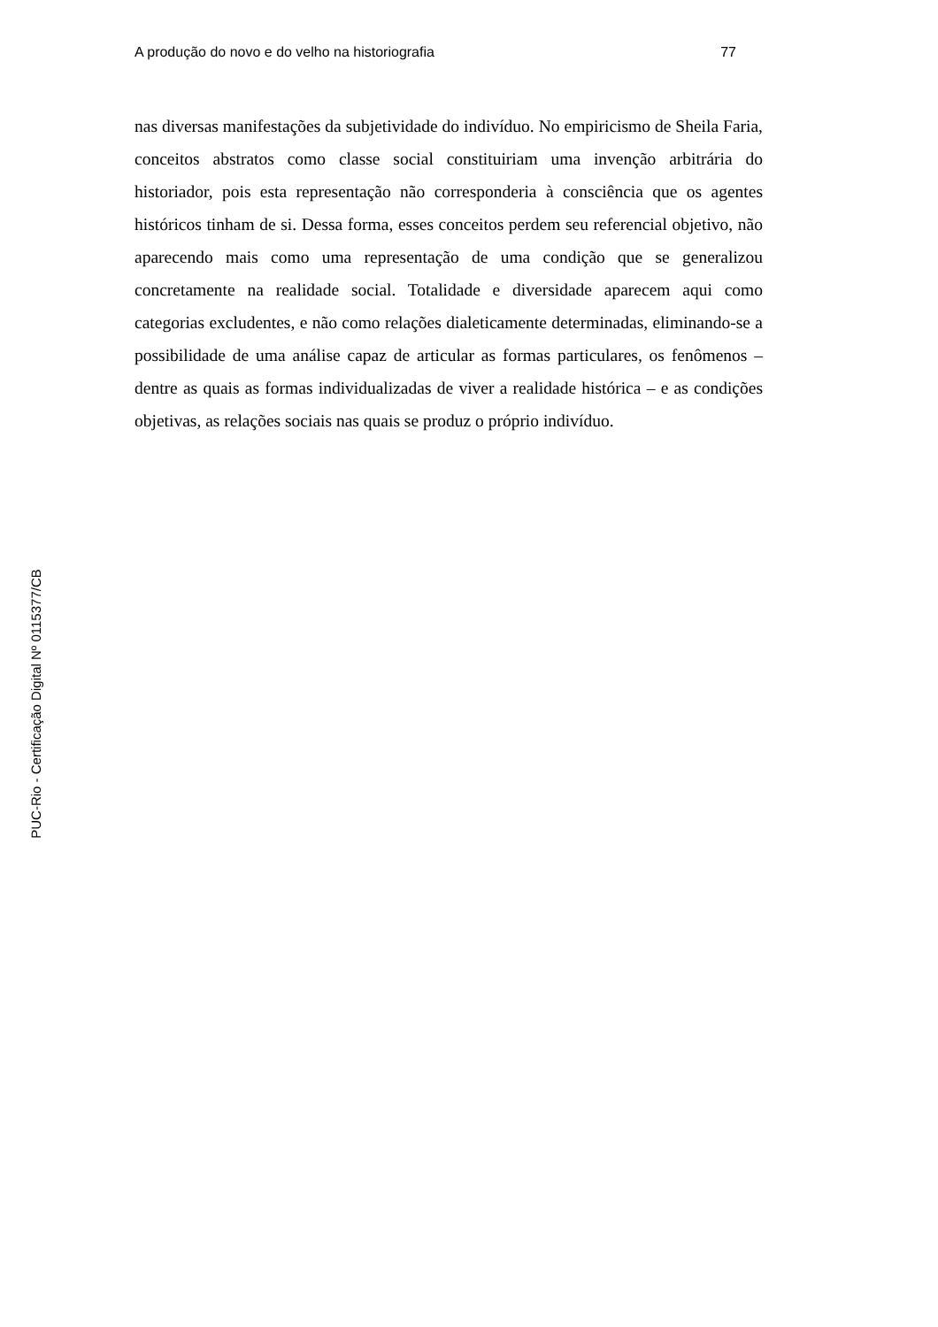A produção do novo e do velho na historiografia 77
nas diversas manifestações da subjetividade do indivíduo. No empiricismo de Sheila Faria, conceitos abstratos como classe social constituiriam uma invenção arbitrária do historiador, pois esta representação não corresponderia à consciência que os agentes históricos tinham de si. Dessa forma, esses conceitos perdem seu referencial objetivo, não aparecendo mais como uma representação de uma condição que se generalizou concretamente na realidade social. Totalidade e diversidade aparecem aqui como categorias excludentes, e não como relações dialeticamente determinadas, eliminando-se a possibilidade de uma análise capaz de articular as formas particulares, os fenômenos – dentre as quais as formas individualizadas de viver a realidade histórica – e as condições objetivas, as relações sociais nas quais se produz o próprio indivíduo.
PUC-Rio - Certificação Digital Nº 0115377/CB